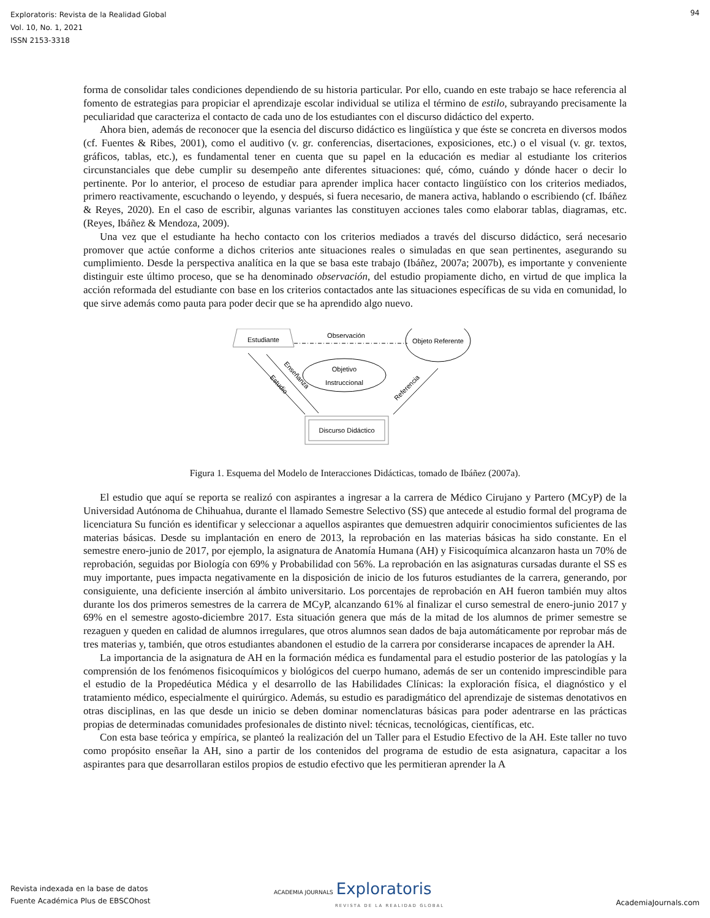Exploratoris: Revista de la Realidad Global
Vol. 10, No. 1, 2021
ISSN 2153-3318
94
forma de consolidar tales condiciones dependiendo de su historia particular. Por ello, cuando en este trabajo se hace referencia al fomento de estrategias para propiciar el aprendizaje escolar individual se utiliza el término de estilo, subrayando precisamente la peculiaridad que caracteriza el contacto de cada uno de los estudiantes con el discurso didáctico del experto.
Ahora bien, además de reconocer que la esencia del discurso didáctico es lingüística y que éste se concreta en diversos modos (cf. Fuentes & Ribes, 2001), como el auditivo (v. gr. conferencias, disertaciones, exposiciones, etc.) o el visual (v. gr. textos, gráficos, tablas, etc.), es fundamental tener en cuenta que su papel en la educación es mediar al estudiante los criterios circunstanciales que debe cumplir su desempeño ante diferentes situaciones: qué, cómo, cuándo y dónde hacer o decir lo pertinente. Por lo anterior, el proceso de estudiar para aprender implica hacer contacto lingüístico con los criterios mediados, primero reactivamente, escuchando o leyendo, y después, si fuera necesario, de manera activa, hablando o escribiendo (cf. Ibáñez & Reyes, 2020). En el caso de escribir, algunas variantes las constituyen acciones tales como elaborar tablas, diagramas, etc. (Reyes, Ibáñez & Mendoza, 2009).
Una vez que el estudiante ha hecho contacto con los criterios mediados a través del discurso didáctico, será necesario promover que actúe conforme a dichos criterios ante situaciones reales o simuladas en que sean pertinentes, asegurando su cumplimiento. Desde la perspectiva analítica en la que se basa este trabajo (Ibáñez, 2007a; 2007b), es importante y conveniente distinguir este último proceso, que se ha denominado observación, del estudio propiamente dicho, en virtud de que implica la acción reformada del estudiante con base en los criterios contactados ante las situaciones específicas de su vida en comunidad, lo que sirve además como pauta para poder decir que se ha aprendido algo nuevo.
Estudiante
Observación
Objeto Referente
Objetivo
Instruccional
Estudio
Enseñanza
Referencia
Discurso Didáctico
Figura 1. Esquema del Modelo de Interacciones Didácticas, tomado de Ibáñez (2007a).
El estudio que aquí se reporta se realizó con aspirantes a ingresar a la carrera de Médico Cirujano y Partero (MCyP) de la Universidad Autónoma de Chihuahua, durante el llamado Semestre Selectivo (SS) que antecede al estudio formal del programa de licenciatura Su función es identificar y seleccionar a aquellos aspirantes que demuestren adquirir conocimientos suficientes de las materias básicas. Desde su implantación en enero de 2013, la reprobación en las materias básicas ha sido constante. En el semestre enero-junio de 2017, por ejemplo, la asignatura de Anatomía Humana (AH) y Fisicoquímica alcanzaron hasta un 70% de reprobación, seguidas por Biología con 69% y Probabilidad con 56%. La reprobación en las asignaturas cursadas durante el SS es muy importante, pues impacta negativamente en la disposición de inicio de los futuros estudiantes de la carrera, generando, por consiguiente, una deficiente inserción al ámbito universitario. Los porcentajes de reprobación en AH fueron también muy altos durante los dos primeros semestres de la carrera de MCyP, alcanzando 61% al finalizar el curso semestral de enero-junio 2017 y 69% en el semestre agosto-diciembre 2017. Esta situación genera que más de la mitad de los alumnos de primer semestre se rezaguen y queden en calidad de alumnos irregulares, que otros alumnos sean dados de baja automáticamente por reprobar más de tres materias y, también, que otros estudiantes abandonen el estudio de la carrera por considerarse incapaces de aprender la AH.
La importancia de la asignatura de AH en la formación médica es fundamental para el estudio posterior de las patologías y la comprensión de los fenómenos fisicoquímicos y biológicos del cuerpo humano, además de ser un contenido imprescindible para el estudio de la Propedéutica Médica y el desarrollo de las Habilidades Clínicas: la exploración física, el diagnóstico y el tratamiento médico, especialmente el quirúrgico. Además, su estudio es paradigmático del aprendizaje de sistemas denotativos en otras disciplinas, en las que desde un inicio se deben dominar nomenclaturas básicas para poder adentrarse en las prácticas propias de determinadas comunidades profesionales de distinto nivel: técnicas, tecnológicas, científicas, etc.
Con esta base teórica y empírica, se planteó la realización del un Taller para el Estudio Efectivo de la AH. Este taller no tuvo como propósito enseñar la AH, sino a partir de los contenidos del programa de estudio de esta asignatura, capacitar a los aspirantes para que desarrollaran estilos propios de estudio efectivo que les permitieran aprender la A
Revista indexada en la base de datos
Fuente Académica Plus de EBSCOhost
ACADEMIA JOURNALS Exploratoris
REVISTA DE LA REALIDAD GLOBAL
AcademiaJournals.com